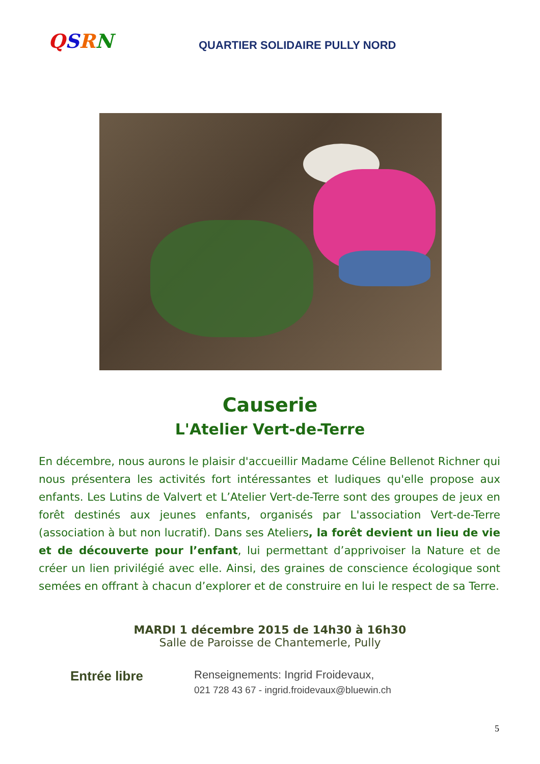QSRN
QUARTIER SOLIDAIRE PULLY NORD
Causerie
L'Atelier Vert-de-Terre
En décembre, nous aurons le plaisir d'accueillir Madame Céline Bellenot Richner qui nous présentera les activités fort intéressantes et ludiques qu'elle propose aux enfants. Les Lutins de Valvert et L’Atelier Vert-de-Terre sont des groupes de jeux en forêt destinés aux jeunes enfants, organisés par L'association Vert-de-Terre (association à but non lucratif). Dans ses Ateliers, la forêt devient un lieu de vie et de découverte pour l’enfant, lui permettant d’apprivoiser la Nature et de créer un lien privilégié avec elle. Ainsi, des graines de conscience écologique sont semées en offrant à chacun d’explorer et de construire en lui le respect de sa Terre.
MARDI 1 décembre 2015 de 14h30 à 16h30
Salle de Paroisse de Chantemerle, Pully
Entrée libre
Renseignements: Ingrid Froidevaux,
021 728 43 67 - ingrid.froidevaux@bluewin.ch
5